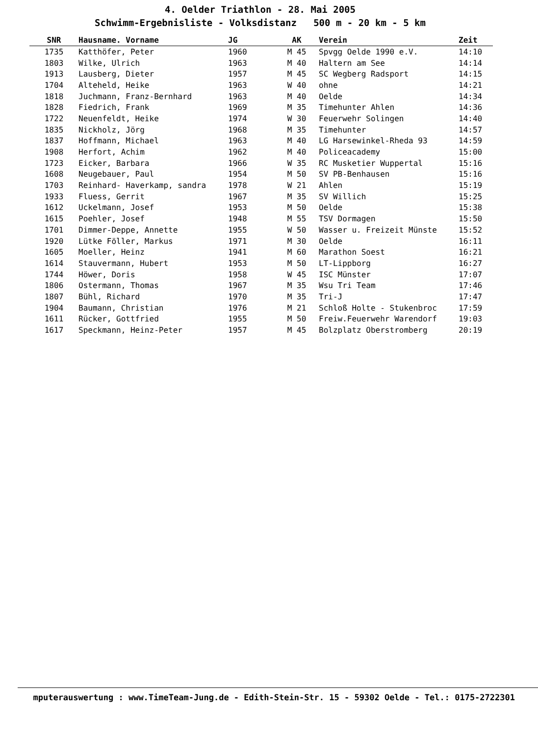4. Oelder Triathlon - 28. Mai 2005
Schwimm-Ergebnisliste - Volksdistanz 500 m - 20 km - 5 km
| SNR | Hausname. Vorname | JG | AK | Verein | Zeit |
| --- | --- | --- | --- | --- | --- |
| 1735 | Katthöfer, Peter | 1960 | M 45 | Spvgg Oelde 1990 e.V. | 14:10 |
| 1803 | Wilke, Ulrich | 1963 | M 40 | Haltern am See | 14:14 |
| 1913 | Lausberg, Dieter | 1957 | M 45 | SC Wegberg Radsport | 14:15 |
| 1704 | Alteheld, Heike | 1963 | W 40 | ohne | 14:21 |
| 1818 | Juchmann, Franz-Bernhard | 1963 | M 40 | Oelde | 14:34 |
| 1828 | Fiedrich, Frank | 1969 | M 35 | Timehunter Ahlen | 14:36 |
| 1722 | Neuenfeldt, Heike | 1974 | W 30 | Feuerwehr Solingen | 14:40 |
| 1835 | Nickholz, Jörg | 1968 | M 35 | Timehunter | 14:57 |
| 1837 | Hoffmann, Michael | 1963 | M 40 | LG Harsewinkel-Rheda 93 | 14:59 |
| 1908 | Herfort, Achim | 1962 | M 40 | Policeacademy | 15:00 |
| 1723 | Eicker, Barbara | 1966 | W 35 | RC Musketier Wuppertal | 15:16 |
| 1608 | Neugebauer, Paul | 1954 | M 50 | SV PB-Benhausen | 15:16 |
| 1703 | Reinhard- Haverkamp, sandra | 1978 | W 21 | Ahlen | 15:19 |
| 1933 | Fluess, Gerrit | 1967 | M 35 | SV Willich | 15:25 |
| 1612 | Uckelmann, Josef | 1953 | M 50 | Oelde | 15:38 |
| 1615 | Poehler, Josef | 1948 | M 55 | TSV Dormagen | 15:50 |
| 1701 | Dimmer-Deppe, Annette | 1955 | W 50 | Wasser u. Freizeit Münste | 15:52 |
| 1920 | Lütke Föller, Markus | 1971 | M 30 | Oelde | 16:11 |
| 1605 | Moeller, Heinz | 1941 | M 60 | Marathon Soest | 16:21 |
| 1614 | Stauvermann, Hubert | 1953 | M 50 | LT-Lippborg | 16:27 |
| 1744 | Höwer, Doris | 1958 | W 45 | ISC Münster | 17:07 |
| 1806 | Ostermann, Thomas | 1967 | M 35 | Wsu Tri Team | 17:46 |
| 1807 | Bühl, Richard | 1970 | M 35 | Tri-J | 17:47 |
| 1904 | Baumann, Christian | 1976 | M 21 | Schloß Holte - Stukenbroc | 17:59 |
| 1611 | Rücker, Gottfried | 1955 | M 50 | Freiw.Feuerwehr Warendorf | 19:03 |
| 1617 | Speckmann, Heinz-Peter | 1957 | M 45 | Bolzplatz Oberstromberg | 20:19 |
mputerauswertung : www.TimeTeam-Jung.de - Edith-Stein-Str. 15 - 59302 Oelde - Tel.: 0175-2722301